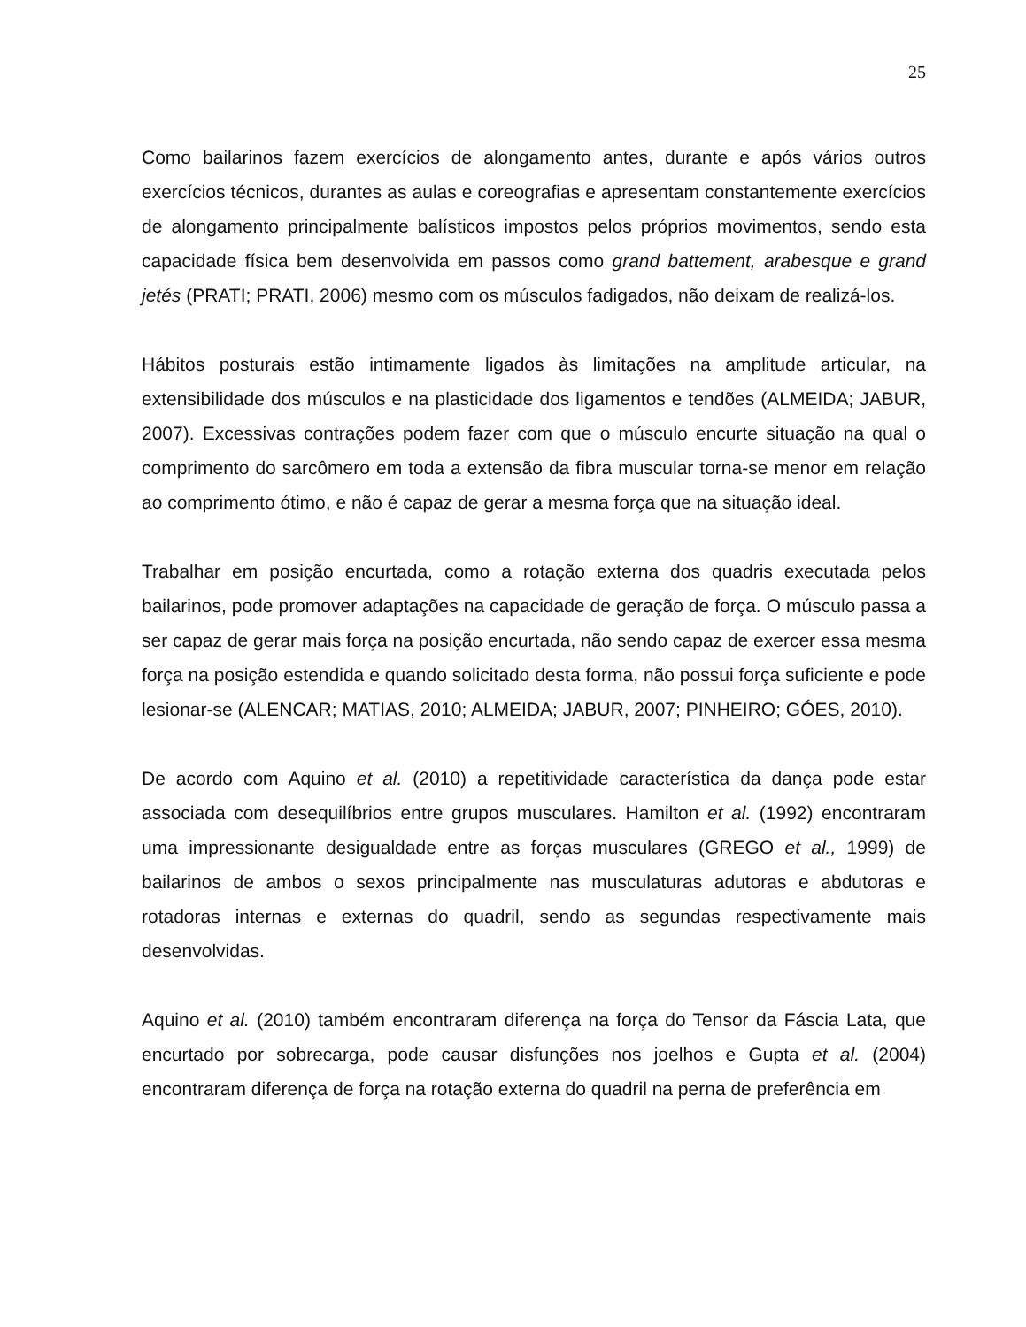25
Como bailarinos fazem exercícios de alongamento antes, durante e após vários outros exercícios técnicos, durantes as aulas e coreografias e apresentam constantemente exercícios de alongamento principalmente balísticos impostos pelos próprios movimentos, sendo esta capacidade física bem desenvolvida em passos como grand battement, arabesque e grand jetés (PRATI; PRATI, 2006) mesmo com os músculos fadigados, não deixam de realizá-los.
Hábitos posturais estão intimamente ligados às limitações na amplitude articular, na extensibilidade dos músculos e na plasticidade dos ligamentos e tendões (ALMEIDA; JABUR, 2007). Excessivas contrações podem fazer com que o músculo encurte situação na qual o comprimento do sarcômero em toda a extensão da fibra muscular torna-se menor em relação ao comprimento ótimo, e não é capaz de gerar a mesma força que na situação ideal.
Trabalhar em posição encurtada, como a rotação externa dos quadris executada pelos bailarinos, pode promover adaptações na capacidade de geração de força. O músculo passa a ser capaz de gerar mais força na posição encurtada, não sendo capaz de exercer essa mesma força na posição estendida e quando solicitado desta forma, não possui força suficiente e pode lesionar-se (ALENCAR; MATIAS, 2010; ALMEIDA; JABUR, 2007; PINHEIRO; GÓES, 2010).
De acordo com Aquino et al. (2010) a repetitividade característica da dança pode estar associada com desequilíbrios entre grupos musculares. Hamilton et al. (1992) encontraram uma impressionante desigualdade entre as forças musculares (GREGO et al., 1999) de bailarinos de ambos o sexos principalmente nas musculaturas adutoras e abdutoras e rotadoras internas e externas do quadril, sendo as segundas respectivamente mais desenvolvidas.
Aquino et al. (2010) também encontraram diferença na força do Tensor da Fáscia Lata, que encurtado por sobrecarga, pode causar disfunções nos joelhos e Gupta et al. (2004) encontraram diferença de força na rotação externa do quadril na perna de preferência em